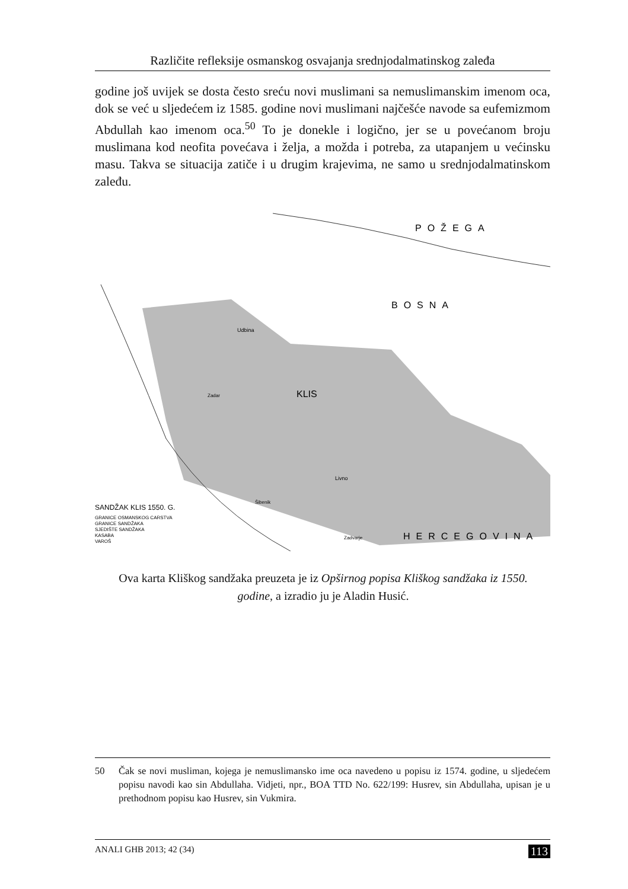Različite refleksije osmanskog osvajanja srednjodalmatinskog zaleđa
godine još uvijek se dosta često sreću novi muslimani sa nemuslimanskim imenom oca, dok se već u sljedećem iz 1585. godine novi muslimani najčešće navode sa eufemizmom Abdullah kao imenom oca.<sup>50</sup> To je donekle i logično, jer se u povećanom broju muslimana kod neofita povećava i želja, a možda i potreba, za utapanjem u većinsku masu. Takva se situacija zatiče i u drugim krajevima, ne samo u srednjodalmatinskom zaleđu.
POŽEGA
BOSNA
HERCEGOVINA
KLIS
SANDŽAK KLIS 1550. G.
GRANICE OSMANSKOG CARSTVA
GRANICE SANDŽAKA
SJEDIŠTE SANDŽAKA
KASABA
VAROŠ
Zadar
Livno
Šibenik
Zadvarje
Udbina
Ova karta Kliškog sandžaka preuzeta je iz Opširnog popisa Kliškog sandžaka iz 1550. godine, a izradio ju je Aladin Husić.
50
Čak se novi musliman, kojega je nemuslimansko ime oca navedeno u popisu iz 1574. godine, u sljedećem popisu navodi kao sin Abdullaha. Vidjeti, npr., BOA TTD No. 622/199: Husrev, sin Abdullaha, upisan je u prethodnom popisu kao Husrev, sin Vukmira.
ANALI GHB 2013; 42 (34) 113